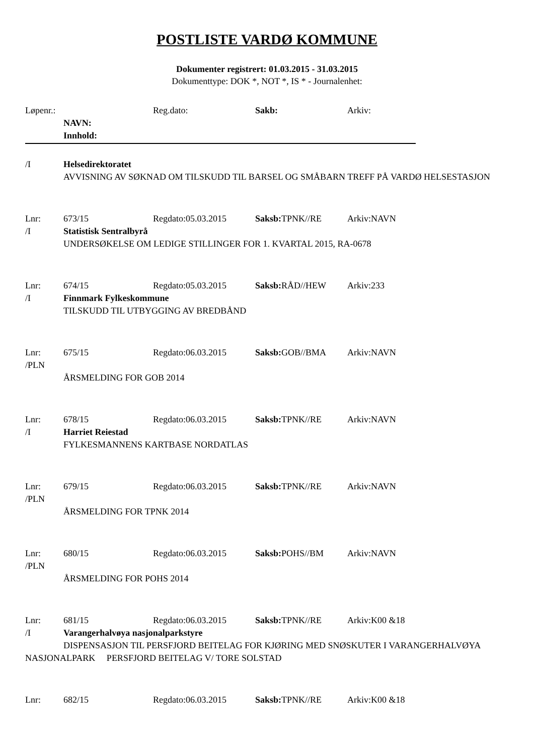POSTLISTE VARDØ KOMMUNE
Dokumenter registrert: 01.03.2015 - 31.03.2015
Dokumenttype: DOK *, NOT *, IS * - Journalenhet:
Løpenr.: Reg.dato: Sakb: Arkiv:
NAVN:
Innhold:
/I Helsedirektoratet
AVVISNING AV SØKNAD OM TILSKUDD TIL BARSEL OG SMÅBARN TREFF PÅ VARDØ HELSESTASJON
Lnr: 673/15 Regdato:05.03.2015 Saksb: TPNK//RE Arkiv:NAVN
/I Statistisk Sentralbyrå
UNDERSØKELSE OM LEDIGE STILLINGER FOR 1. KVARTAL 2015, RA-0678
Lnr: 674/15 Regdato:05.03.2015 Saksb: RÅD//HEW Arkiv:233
/I Finnmark Fylkeskommune
TILSKUDD TIL UTBYGGING AV BREDBÅND
Lnr: 675/15 Regdato:06.03.2015 Saksb: GOB//BMA Arkiv:NAVN
/PLN
ÅRSMELDING FOR GOB 2014
Lnr: 678/15 Regdato:06.03.2015 Saksb: TPNK//RE Arkiv:NAVN
/I Harriet Reiestad
FYLKESMANNENS KARTBASE NORDATLAS
Lnr: 679/15 Regdato:06.03.2015 Saksb: TPNK//RE Arkiv:NAVN
/PLN
ÅRSMELDING FOR TPNK 2014
Lnr: 680/15 Regdato:06.03.2015 Saksb: POHS//BM Arkiv:NAVN
/PLN
ÅRSMELDING FOR POHS 2014
Lnr: 681/15 Regdato:06.03.2015 Saksb: TPNK//RE Arkiv:K00 &18
/I Varangerhalvøya nasjonalparkstyre
DISPENSASJON TIL PERSFJORD BEITELAG FOR KJØRING MED SNØSKUTER I VARANGERHALVØYA NASJONALPARK PERSFJORD BEITELAG V/ TORE SOLSTAD
Lnr: 682/15 Regdato:06.03.2015 Saksb: TPNK//RE Arkiv:K00 &18